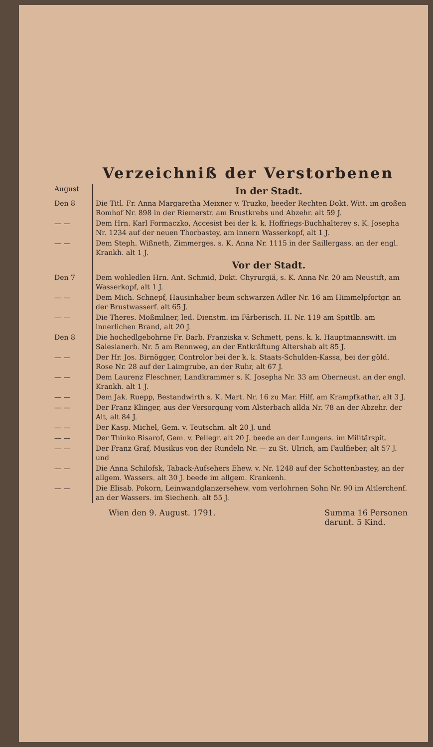Verzeichniß der Verstorbenen
| August | In der Stadt. |
| Den 8 | Die Titl. Fr. Anna Margaretha Meixner v. Truzko, beeder Rechten Dokt. Witt. im großen Romhof Nr. 898 in der Riemerstr. am Brustkrebs und Abzehr. alt 59 J. |
| — — | Dem Hrn. Karl Formaczko, Accesist bei der k. k. Hoffriegs-Buchhalterey s. K. Josepha Nr. 1234 auf der neuen Thorbastey, am innern Wasserkopf, alt 1 J. |
| — — | Dem Steph. Wißneth, Zimmerges. s. K. Anna Nr. 1115 in der Saillergass. an der engl. Krankh. alt 1 J. |
| | Vor der Stadt. |
| Den 7 | Dem wohledlen Hrn. Ant. Schmid, Dokt. Chyrurgiä, s. K. Anna Nr. 20 am Neustift, am Wasserkopf, alt 1 J. |
| — — | Dem Mich. Schnepf, Hausinhaber beim schwarzen Adler Nr. 16 am Himmelpfortgr. an der Brustwasserf. alt 65 J. |
| — — | Die Theres. Moßmilner, led. Dienstm. im Färberisch. H. Nr. 119 am Spittlb. am innerlichen Brand, alt 20 J. |
| Den 8 | Die hochedlgebohrne Fr. Barb. Franziska v. Schmett, pens. k. k. Hauptmannswitt. im Salesianerh. Nr. 5 am Rennweg, an der Entkräftung Altershab alt 85 J. |
| — — | Der Hr. Jos. Birnögger, Controlor bei der k. k. Staats-Schulden-Kassa, bei der göld. Rose Nr. 28 auf der Laimgrube, an der Ruhr, alt 67 J. |
| — — | Dem Laurenz Fleschner, Landkrammer s. K. Josepha Nr. 33 am Oberneust. an der engl. Krankh. alt 1 J. |
| — — | Dem Jak. Ruepp, Bestandwirth s. K. Mart. Nr. 16 zu Mar. Hilf, am Krampfkathar, alt 3 J. |
| — — | Der Franz Klinger, aus der Versorgung vom Alsterbach allda Nr. 78 an der Abzehr. der Alt, alt 84 J. |
| — — | Der Kasp. Michel, Gem. v. Teutschm. alt 20 J. und |
| — — | Der Thinko Bisarof, Gem. v. Pellegr. alt 20 J. beede an der Lungens. im Militärspit. |
| — — | Der Franz Graf, Musikus von der Rundeln Nr. — zu St. Ulrich, am Faulfieber, alt 57 J. und |
| — — | Die Anna Schilofsk, Taback-Aufsehers Ehew. v. Nr. 1248 auf der Schottenbastey, an der allgem. Wassers. alt 30 J. beede im allgem. Krankenh. |
| — — | Die Elisab. Pokorn, Leinwandglanzersehew. vom verlohrnen Sohn Nr. 90 im Altlerchenf. an der Wassers. im Siechenh. alt 55 J. |
Wien den 9. August. 1791. Summa 16 Personen
darunt. 5 Kind.